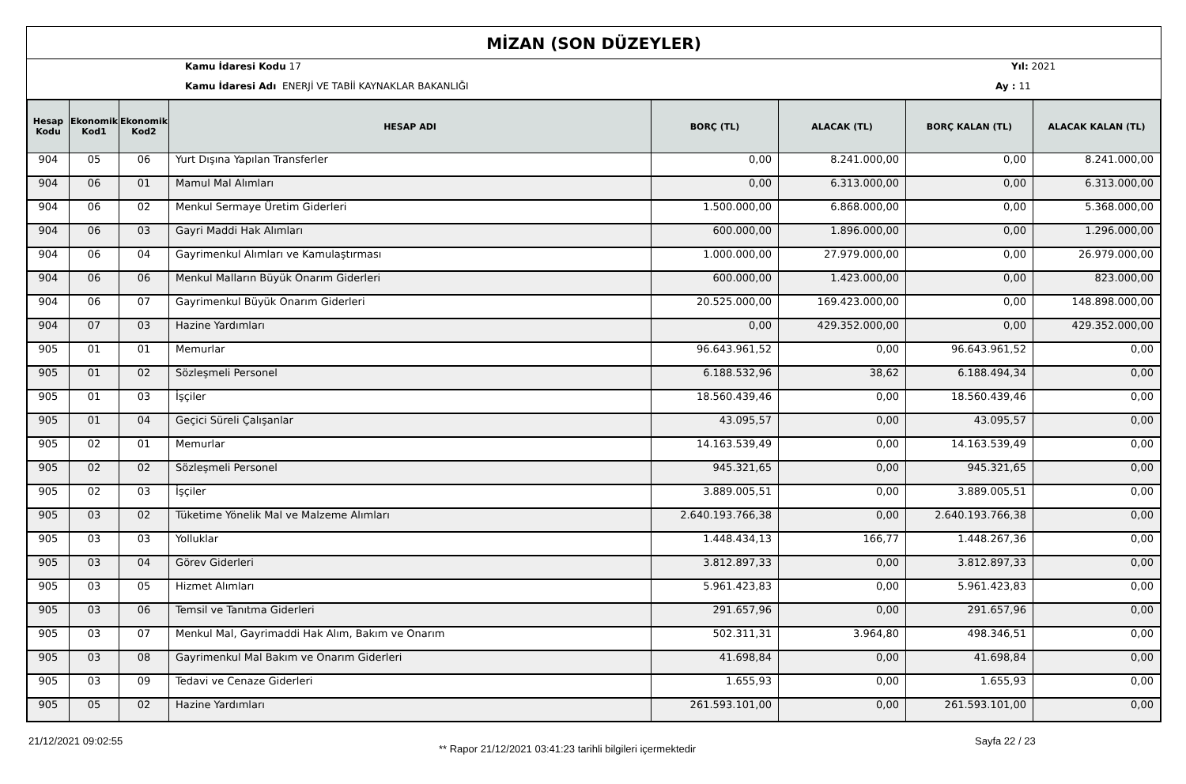MİZAN (SON DÜZEYLER)
Kamu İdaresi Kodu 17 Yıl: 2021
Kamu İdaresi Adı ENERJİ VE TABİİ KAYNAKLAR BAKANLIĞI
Ay : 11
| Hesap Kodu | Ekonomik Kod1 | Ekonomik Kod2 | HESAP ADI | BORÇ (TL) | ALACAK (TL) | BORÇ KALAN (TL) | ALACAK KALAN (TL) |
| --- | --- | --- | --- | --- | --- | --- | --- |
| 904 | 05 | 06 | Yurt Dışına Yapılan Transferler | 0,00 | 8.241.000,00 | 0,00 | 8.241.000,00 |
| 904 | 06 | 01 | Mamul Mal Alımları | 0,00 | 6.313.000,00 | 0,00 | 6.313.000,00 |
| 904 | 06 | 02 | Menkul Sermaye Üretim Giderleri | 1.500.000,00 | 6.868.000,00 | 0,00 | 5.368.000,00 |
| 904 | 06 | 03 | Gayri Maddi Hak Alımları | 600.000,00 | 1.896.000,00 | 0,00 | 1.296.000,00 |
| 904 | 06 | 04 | Gayrimenkul Alımları ve Kamulaştırması | 1.000.000,00 | 27.979.000,00 | 0,00 | 26.979.000,00 |
| 904 | 06 | 06 | Menkul Malların Büyük Onarım Giderleri | 600.000,00 | 1.423.000,00 | 0,00 | 823.000,00 |
| 904 | 06 | 07 | Gayrimenkul Büyük Onarım Giderleri | 20.525.000,00 | 169.423.000,00 | 0,00 | 148.898.000,00 |
| 904 | 07 | 03 | Hazine Yardımları | 0,00 | 429.352.000,00 | 0,00 | 429.352.000,00 |
| 905 | 01 | 01 | Memurlar | 96.643.961,52 | 0,00 | 96.643.961,52 | 0,00 |
| 905 | 01 | 02 | Sözleşmeli Personel | 6.188.532,96 | 38,62 | 6.188.494,34 | 0,00 |
| 905 | 01 | 03 | İşçiler | 18.560.439,46 | 0,00 | 18.560.439,46 | 0,00 |
| 905 | 01 | 04 | Geçici Süreli Çalışanlar | 43.095,57 | 0,00 | 43.095,57 | 0,00 |
| 905 | 02 | 01 | Memurlar | 14.163.539,49 | 0,00 | 14.163.539,49 | 0,00 |
| 905 | 02 | 02 | Sözleşmeli Personel | 945.321,65 | 0,00 | 945.321,65 | 0,00 |
| 905 | 02 | 03 | İşçiler | 3.889.005,51 | 0,00 | 3.889.005,51 | 0,00 |
| 905 | 03 | 02 | Tüketime Yönelik Mal ve Malzeme Alımları | 2.640.193.766,38 | 0,00 | 2.640.193.766,38 | 0,00 |
| 905 | 03 | 03 | Yolluklar | 1.448.434,13 | 166,77 | 1.448.267,36 | 0,00 |
| 905 | 03 | 04 | Görev Giderleri | 3.812.897,33 | 0,00 | 3.812.897,33 | 0,00 |
| 905 | 03 | 05 | Hizmet Alımları | 5.961.423,83 | 0,00 | 5.961.423,83 | 0,00 |
| 905 | 03 | 06 | Temsil ve Tanıtma Giderleri | 291.657,96 | 0,00 | 291.657,96 | 0,00 |
| 905 | 03 | 07 | Menkul Mal, Gayrimaddi Hak Alım, Bakım ve Onarım | 502.311,31 | 3.964,80 | 498.346,51 | 0,00 |
| 905 | 03 | 08 | Gayrimenkul Mal Bakım ve Onarım Giderleri | 41.698,84 | 0,00 | 41.698,84 | 0,00 |
| 905 | 03 | 09 | Tedavi ve Cenaze Giderleri | 1.655,93 | 0,00 | 1.655,93 | 0,00 |
| 905 | 05 | 02 | Hazine Yardımları | 261.593.101,00 | 0,00 | 261.593.101,00 | 0,00 |
21/12/2021 09:02:55
** Rapor 21/12/2021 03:41:23 tarihli bilgileri içermektedir
Sayfa 22 / 23